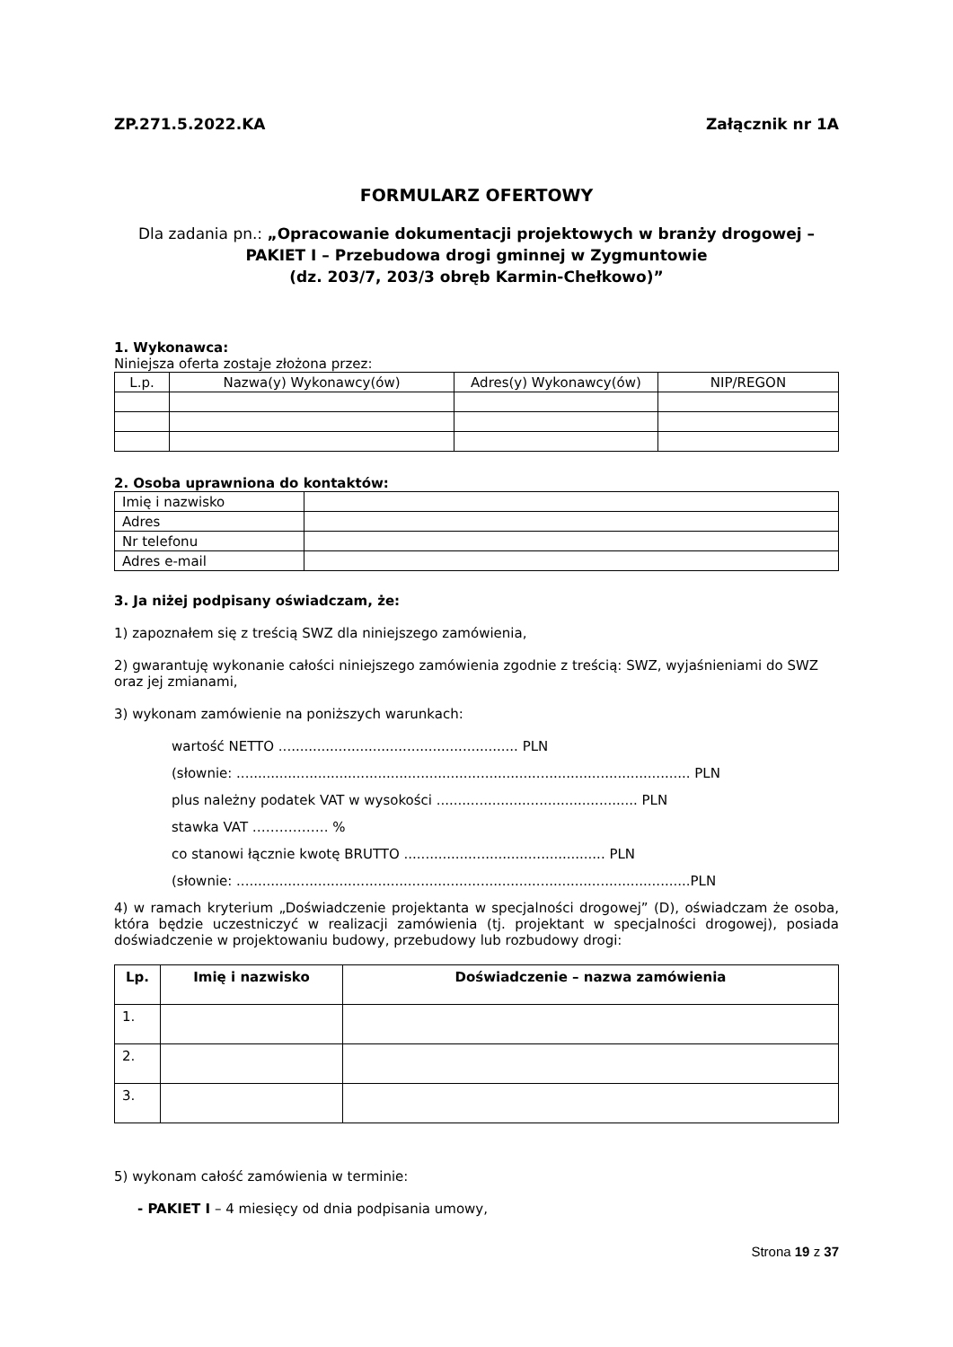ZP.271.5.2022.KA Załącznik nr 1A
FORMULARZ OFERTOWY
Dla zadania pn.: „Opracowanie dokumentacji projektowych w branży drogowej – PAKIET I – Przebudowa drogi gminnej w Zygmuntowie
(dz. 203/7, 203/3 obręb Karmin-Chełkowo)”
1. Wykonawca:
Niniejsza oferta zostaje złożona przez:
| L.p. | Nazwa(y) Wykonawcy(ów) | Adres(y) Wykonawcy(ów) | NIP/REGON |
| --- | --- | --- | --- |
2. Osoba uprawniona do kontaktów:
| Imię i nazwisko | |
| Adres | |
| Nr telefonu | |
| Adres e-mail | |
3. Ja niżej podpisany oświadczam, że:
1) zapoznałem się z treścią SWZ dla niniejszego zamówienia,
2) gwarantuję wykonanie całości niniejszego zamówienia zgodnie z treścią: SWZ, wyjaśnieniami do SWZ oraz jej zmianami,
3) wykonam zamówienie na poniższych warunkach:
wartość NETTO ........................................................ PLN
(słownie: .......................................................................................................... PLN
plus należny podatek VAT w wysokości ............................................... PLN
stawka VAT …………….. %
co stanowi łącznie kwotę BRUTTO ............................................... PLN
(słownie: ..........................................................................................................PLN
4) w ramach kryterium „Doświadczenie projektanta w specjalności drogowej” (D), oświadczam że osoba, która będzie uczestniczyć w realizacji zamówienia (tj. projektant w specjalności drogowej), posiada doświadczenie w projektowaniu budowy, przebudowy lub rozbudowy drogi:
| Lp. | Imię i nazwisko | Doświadczenie – nazwa zamówienia |
| --- | --- | --- |
| 1. | | |
| 2. | | |
| 3. | | |
5) wykonam całość zamówienia w terminie:
- PAKIET I – 4 miesięcy od dnia podpisania umowy,
Strona 19 z 37